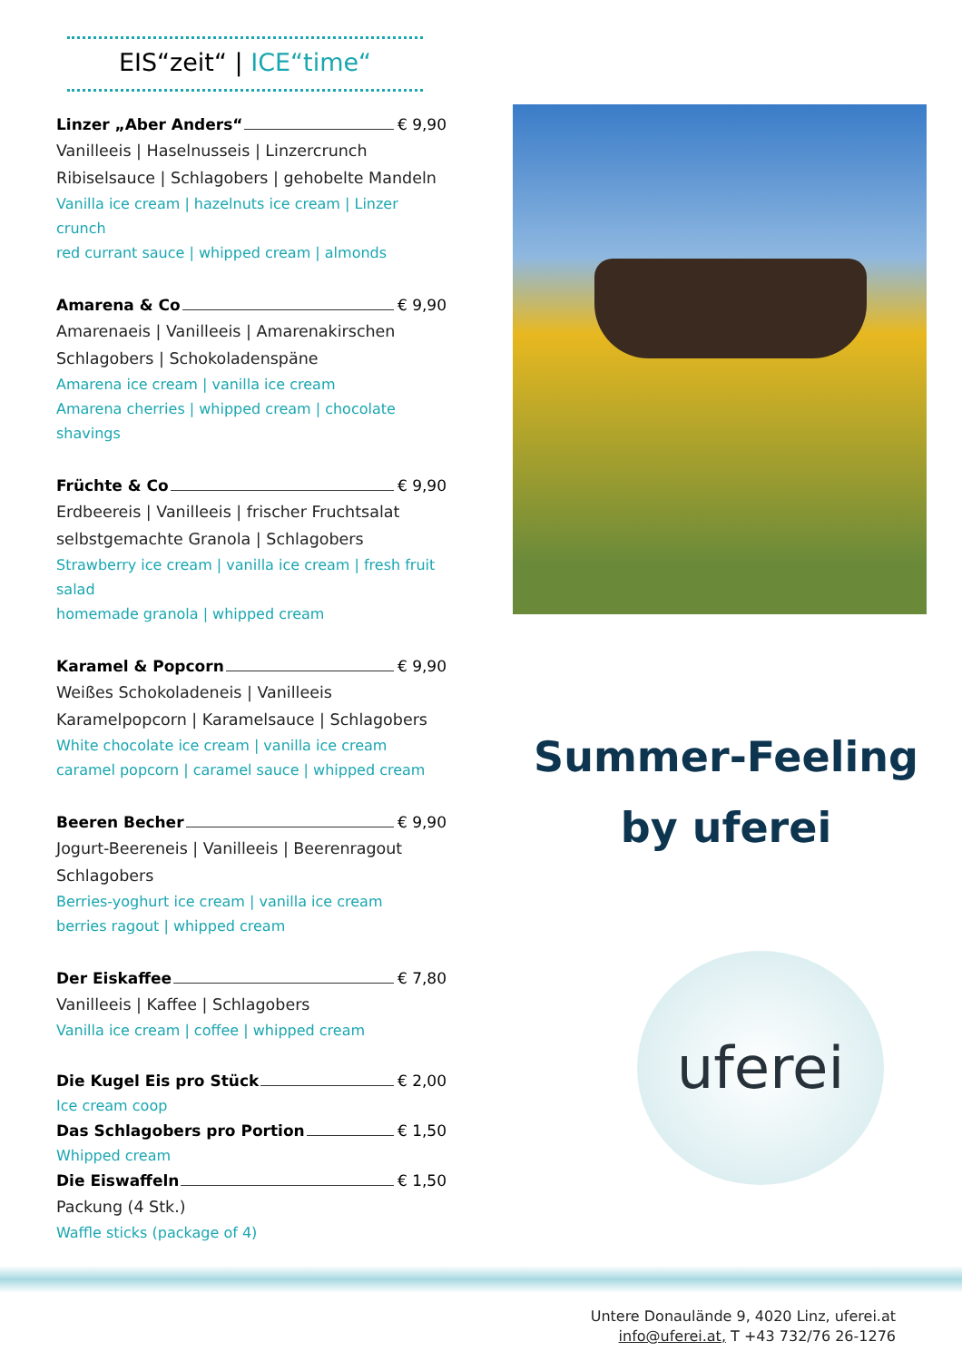EIS“zeit“ | ICE“time“
Linzer „Aber Anders“ € 9,90
Vanilleeis | Haselnusseis | Linzercrunch
Ribiselsauce | Schlagobers | gehobelte Mandeln
Vanilla ice cream | hazelnuts ice cream | Linzer crunch
red currant sauce | whipped cream | almonds
Amarena & Co € 9,90
Amarenaeis | Vanilleeis | Amarenakirschen
Schlagobers | Schokoladenspäne
Amarena ice cream | vanilla ice cream
Amarena cherries | whipped cream | chocolate shavings
Früchte & Co € 9,90
Erdbeereis | Vanilleeis | frischer Fruchtsalat
selbstgemachte Granola | Schlagobers
Strawberry ice cream | vanilla ice cream | fresh fruit salad
homemade granola | whipped cream
Karamel & Popcorn € 9,90
Weißes Schokoladeneis | Vanilleeis
Karamelpopcorn | Karamelsauce | Schlagobers
White chocolate ice cream | vanilla ice cream
caramel popcorn | caramel sauce | whipped cream
Beeren Becher € 9,90
Jogurt-Beereneis | Vanilleeis | Beerenragout
Schlagobers
Berries-yoghurt ice cream | vanilla ice cream
berries ragout | whipped cream
Der Eiskaffee € 7,80
Vanilleeis | Kaffee | Schlagobers
Vanilla ice cream | coffee | whipped cream
Die Kugel Eis pro Stück € 2,00
Ice cream coop
Das Schlagobers pro Portion € 1,50
Whipped cream
Die Eiswaffeln € 1,50
Packung (4 Stk.)
Waffle sticks (package of 4)
Summer-Feeling
by uferei
uferei
Untere Donaulände 9, 4020 Linz, uferei.at
info@uferei.at, T +43 732/76 26-1276